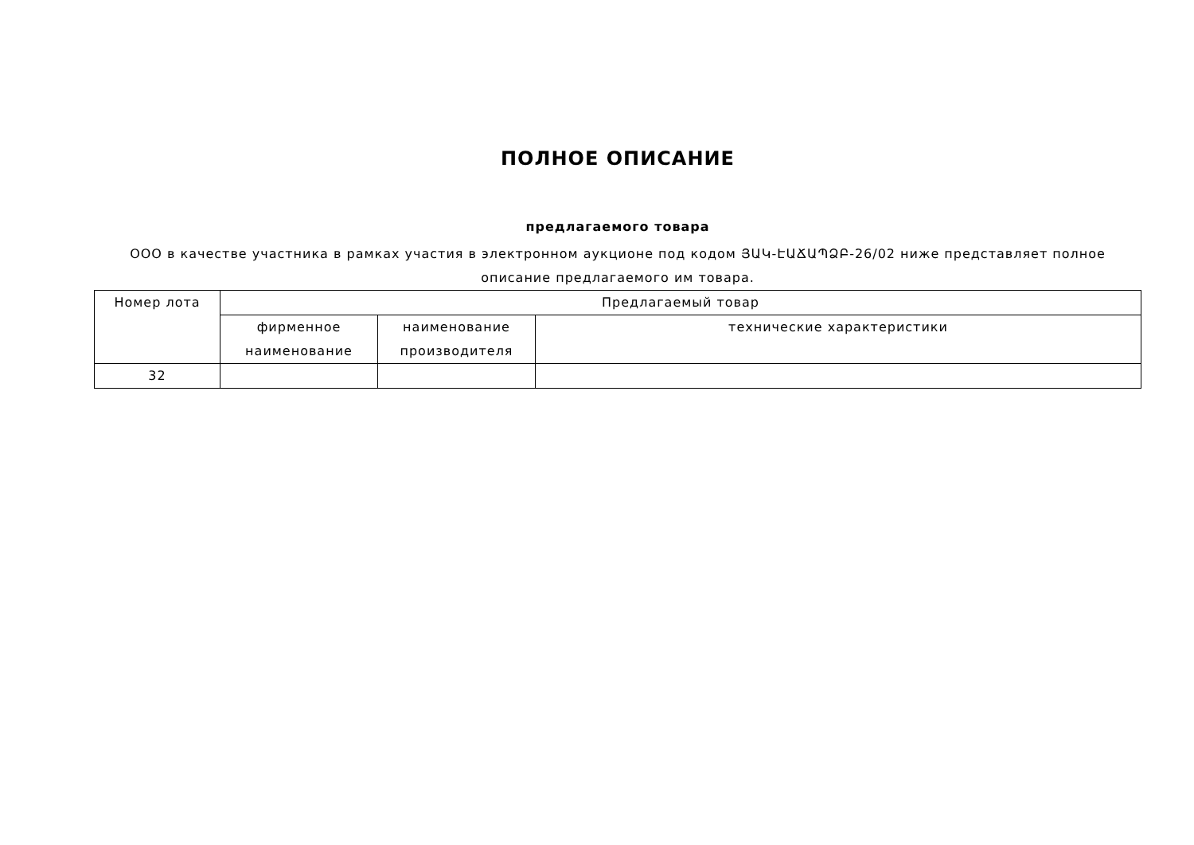ПОЛНОЕ ОПИСАНИЕ
предлагаемого товара
ООО в качестве участника в рамках участия в электронном аукционе под кодом ՅԱԿ-ԷԱՃԱՊՁԲ-26/02 ниже представляет полное описание предлагаемого им товара.
| Номер лота | Предлагаемый товар | | |
| --- | --- | --- | --- |
| | фирменное наименование | наименование производителя | технические характеристики |
| 32 | | | |